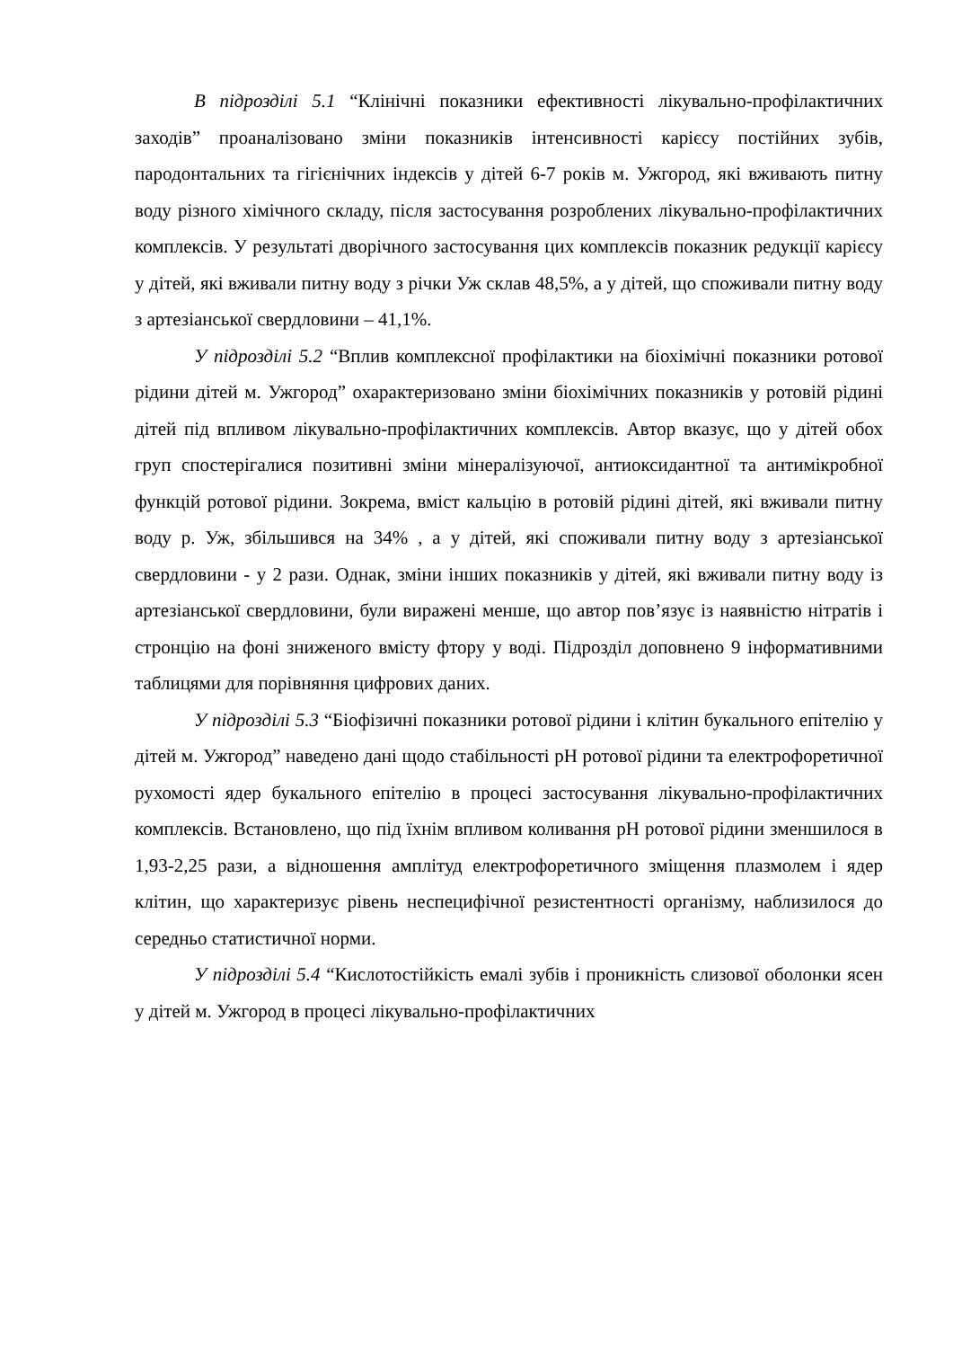В підрозділі 5.1 “Клінічні показники ефективності лікувально-профілактичних заходів” проаналізовано зміни показників інтенсивності карієсу постійних зубів, пародонтальних та гігієнічних індексів у дітей 6-7 років м. Ужгород, які вживають питну воду різного хімічного складу, після застосування розроблених лікувально-профілактичних комплексів. У результаті дворічного застосування цих комплексів показник редукції карієсу у дітей, які вживали питну воду з річки Уж склав 48,5%, а у дітей, що споживали питну воду з артезіанської свердловини – 41,1%.
У підрозділі 5.2 “Вплив комплексної профілактики на біохімічні показники ротової рідини дітей м. Ужгород” охарактеризовано зміни біохімічних показників у ротовій рідині дітей під впливом лікувально-профілактичних комплексів. Автор вказує, що у дітей обох груп спостерігалися позитивні зміни мінералізуючої, антиоксидантної та антимікробної функцій ротової рідини. Зокрема, вміст кальцію в ротовій рідині дітей, які вживали питну воду р. Уж, збільшився на 34% , а у дітей, які споживали питну воду з артезіанської свердловини - у 2 рази. Однак, зміни інших показників у дітей, які вживали питну воду із артезіанської свердловини, були виражені менше, що автор пов’язує із наявністю нітратів і стронцію на фоні зниженого вмісту фтору у воді. Підрозділ доповнено 9 інформативними таблицями для порівняння цифрових даних.
У підрозділі 5.3 “Біофізичні показники ротової рідини і клітин букального епітелію у дітей м. Ужгород” наведено дані щодо стабільності pH ротової рідини та електрофоретичної рухомості ядер букального епітелію в процесі застосування лікувально-профілактичних комплексів. Встановлено, що під їхнім впливом коливання pH ротової рідини зменшилося в 1,93-2,25 рази, а відношення амплітуд електрофоретичного зміщення плазмолем і ядер клітин, що характеризує рівень неспецифічної резистентності організму, наблизилося до середньо статистичної норми.
У підрозділі 5.4 “Кислотостійкість емалі зубів і проникність слизової оболонки ясен у дітей м. Ужгород в процесі лікувально-профілактичних